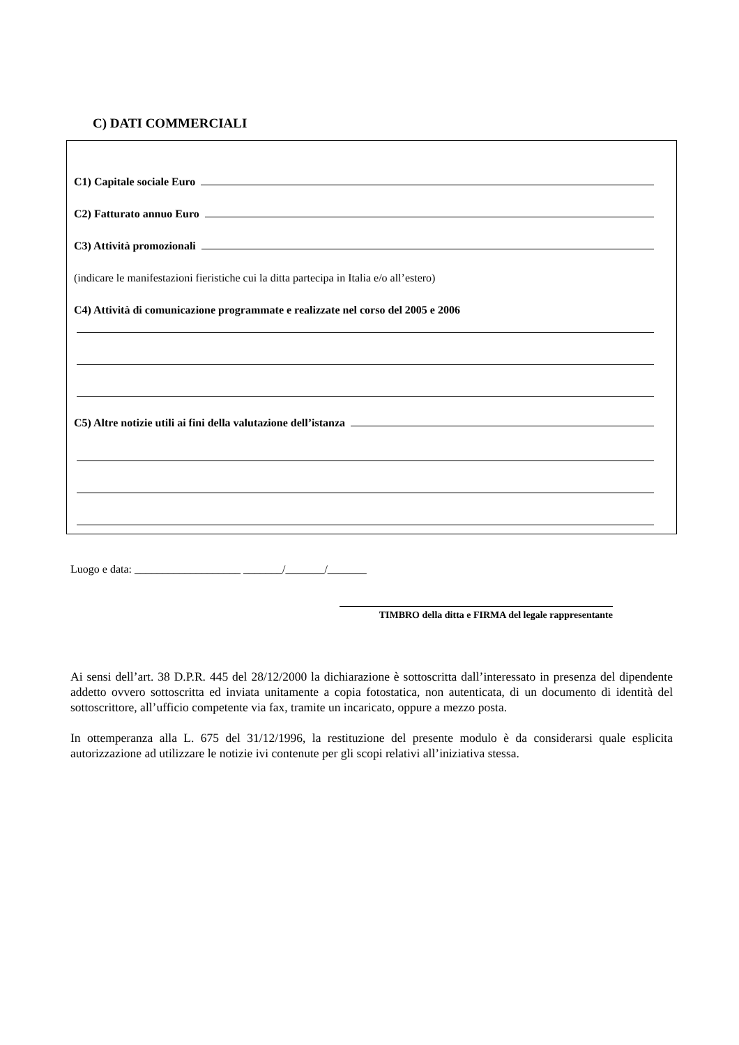C) DATI COMMERCIALI
C1) Capitale sociale Euro
C2) Fatturato annuo Euro
C3) Attività promozionali
(indicare le manifestazioni fieristiche cui la ditta partecipa in Italia e/o all’estero)
C4) Attività di comunicazione programmate e realizzate nel corso del 2005 e 2006
C5) Altre notizie utili ai fini della valutazione dell’istanza
Luogo e data: ___________________ _______/_______/_______
TIMBRO della ditta e FIRMA del legale rappresentante
Ai sensi dell’art. 38 D.P.R. 445 del 28/12/2000 la dichiarazione è sottoscritta dall’interessato in presenza del dipendente addetto ovvero sottoscritta ed inviata unitamente a copia fotostatica, non autenticata, di un documento di identità del sottoscrittore, all’ufficio competente via fax, tramite un incaricato, oppure a mezzo posta.
In ottemperanza alla L. 675 del 31/12/1996, la restituzione del presente modulo è da considerarsi quale esplicita autorizzazione ad utilizzare le notizie ivi contenute per gli scopi relativi all’iniziativa stessa.